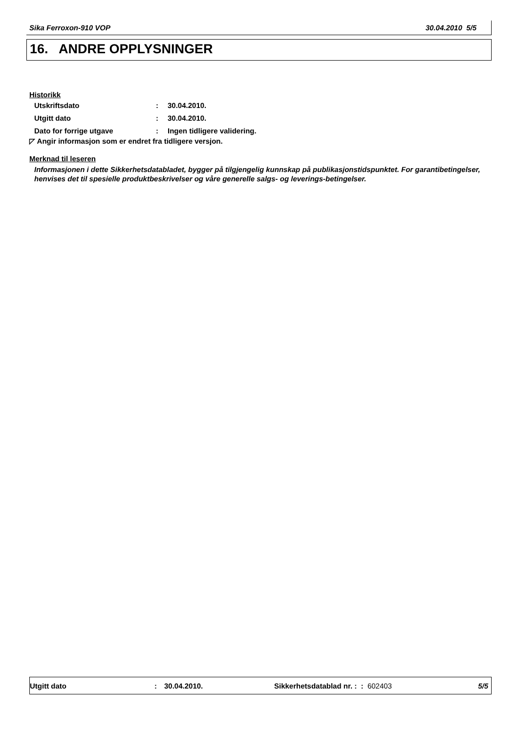Sika Ferroxon-910 VOP 30.04.2010 5/5
16. ANDRE OPPLYSNINGER
Historikk
| Utskriftsdato | : | 30.04.2010. |
| Utgitt dato | : | 30.04.2010. |
| Dato for forrige utgave | : | Ingen tidligere validering. |
◸ Angir informasjon som er endret fra tidligere versjon.
Merknad til leseren
Informasjonen i dette Sikkerhetsdatabladet, bygger på tilgjengelig kunnskap på publikasjonstidspunktet. For garantibetingelser, henvises det til spesielle produktbeskrivelser og våre generelle salgs- og leverings-betingelser.
Utgitt dato: 30.04.2010. Sikkerhetsdatablad nr. : : 602403 5/5